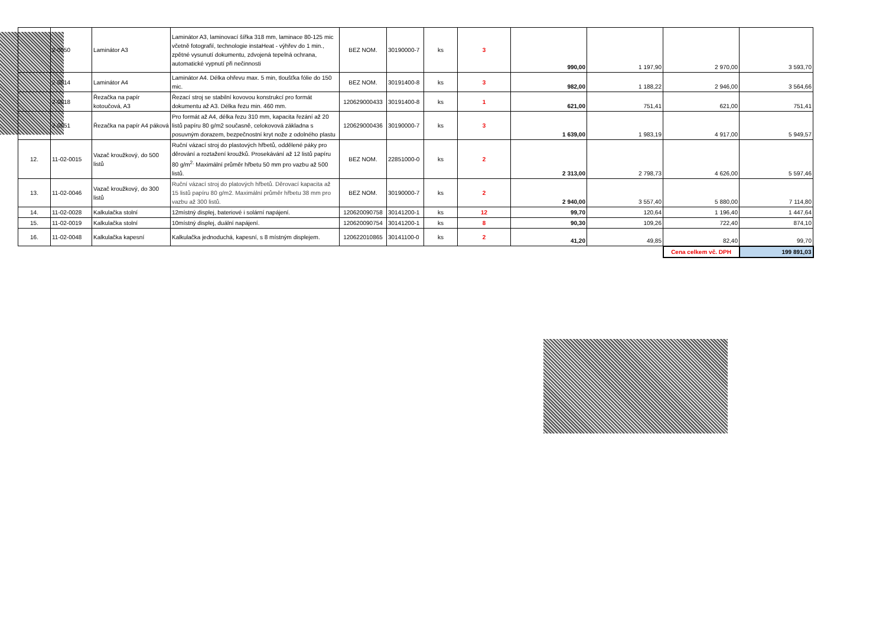| | 2-0050 | Laminátor A3 | Laminátor A3, laminovací šířka 318 mm, laminace 80-125 mic včetně fotografií, technologie instaHeat - výhřev do 1 min., zpětné vysunutí dokumentu, zdvojená tepelná ochrana, automatické vypnutí při nečinnosti | BEZ NOM. | 30190000-7 | ks | 3 | 990,00 | 1 197,90 | 2 970,00 | 3 593,70 |
| | 2-0014 | Laminátor A4 | Laminátor A4. Délka ohřevu max. 5 min, tloušťka fólie do 150 mic. | BEZ NOM. | 30191400-8 | ks | 3 | 982,00 | 1 188,22 | 2 946,00 | 3 564,66 |
| | 2-0018 | Řezačka na papír kotoučová, A3 | Řezací stroj se stabilní kovovou konstrukcí pro formát dokumentu až A3. Délka řezu min. 460 mm. | 120629000433 | 30191400-8 | ks | 1 | 621,00 | 751,41 | 621,00 | 751,41 |
| | 2-0051 | Řezačka na papír A4 páková | Pro formát až A4, délka řezu 310 mm, kapacita řezání až 20 listů papíru 80 g/m2 současně, celokovová základna s posuvným dorazem, bezpečnostní kryt nože z odolného plastu | 120629000436 | 30190000-7 | ks | 3 | 1 639,00 | 1 983,19 | 4 917,00 | 5 949,57 |
| 12. | 11-02-0015 | Vazač kroužkový, do 500 listů | Ruční vázací stroj do plastových hřbetů, oddělené páky pro děrování a roztažení kroužků. Prosekávání až 12 listů papíru 80 g/m<sup>2.</sup> Maximální průměr hřbetu 50 mm pro vazbu až 500 listů. | BEZ NOM. | 22851000-0 | ks | 2 | 2 313,00 | 2 798,73 | 4 626,00 | 5 597,46 |
| 13. | 11-02-0046 | Vazač kroužkový, do 300 listů | Ruční vázací stroj do platových hřbetů. Děrovací kapacita až 15 listů papíru 80 g/m2. Maximální průměr hřbetu 38 mm pro vazbu až 300 listů. | BEZ NOM. | 30190000-7 | ks | 2 | 2 940,00 | 3 557,40 | 5 880,00 | 7 114,80 |
| 14. | 11-02-0028 | Kalkulačka stolní | 12místný displej, bateriové i solární napájení. | 120620090758 | 30141200-1 | ks | 12 | 99,70 | 120,64 | 1 196,40 | 1 447,64 |
| 15. | 11-02-0019 | Kalkulačka stolní | 10místný displej, duální napájení. | 120620090754 | 30141200-1 | ks | 8 | 90,30 | 109,26 | 722,40 | 874,10 |
| 16. | 11-02-0048 | Kalkulačka kapesní | Kalkulačka jednoduchá, kapesní, s 8 místným displejem. | 120622010865 | 30141100-0 | ks | 2 | 41,20 | 49,85 | 82,40 | 99,70 |
| | | | | | | | | | | Cena celkem vč. DPH | 199 891,03 |